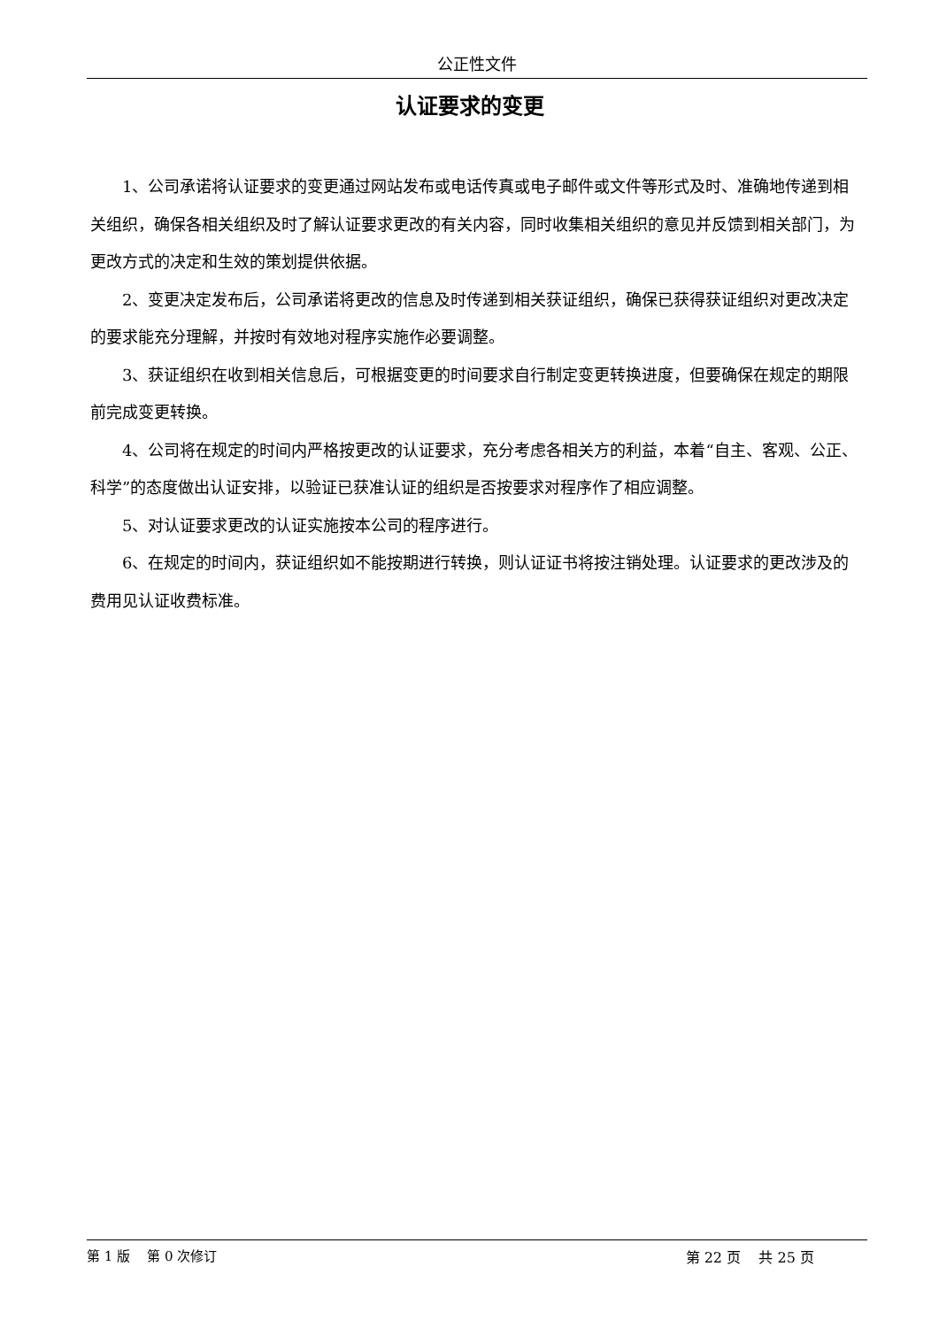公正性文件
认证要求的变更
1、公司承诺将认证要求的变更通过网站发布或电话传真或电子邮件或文件等形式及时、准确地传递到相关组织，确保各相关组织及时了解认证要求更改的有关内容，同时收集相关组织的意见并反馈到相关部门，为更改方式的决定和生效的策划提供依据。
2、变更决定发布后，公司承诺将更改的信息及时传递到相关获证组织，确保已获得获证组织对更改决定的要求能充分理解，并按时有效地对程序实施作必要调整。
3、获证组织在收到相关信息后，可根据变更的时间要求自行制定变更转换进度，但要确保在规定的期限前完成变更转换。
4、公司将在规定的时间内严格按更改的认证要求，充分考虑各相关方的利益，本着“自主、客观、公正、科学”的态度做出认证安排，以验证已获准认证的组织是否按要求对程序作了相应调整。
5、对认证要求更改的认证实施按本公司的程序进行。
6、在规定的时间内，获证组织如不能按期进行转换，则认证证书将按注销处理。认证要求的更改涉及的费用见认证收费标准。
第 1 版 第 0 次修订 第 22 页 共 25 页